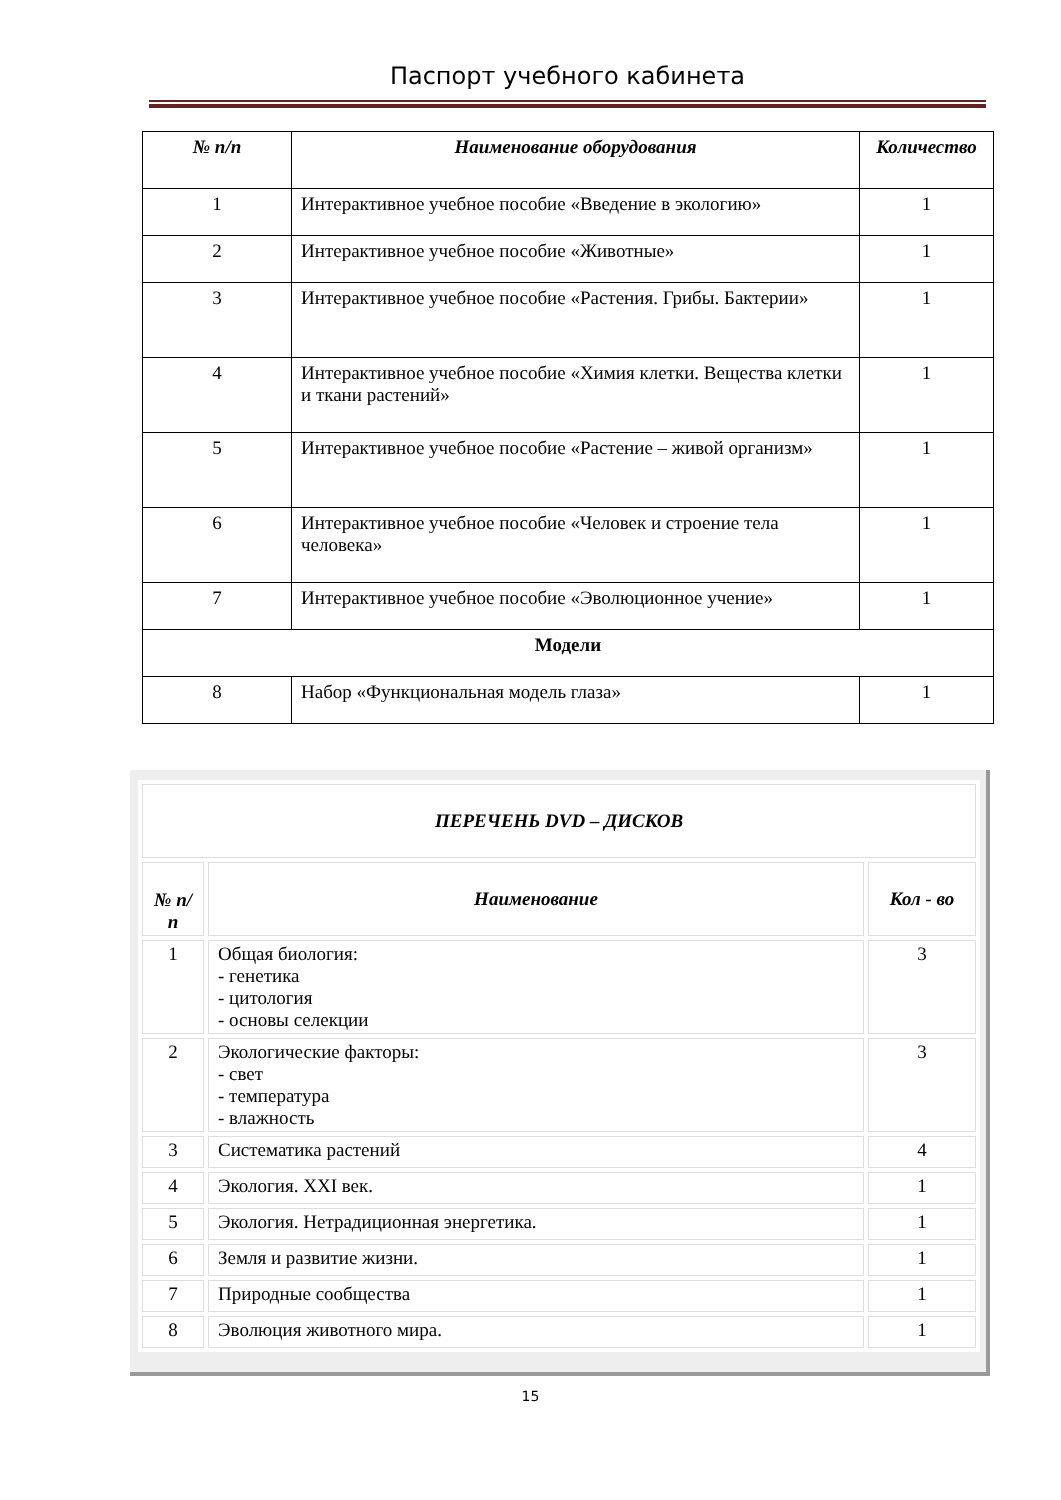Паспорт учебного кабинета
| № п/п | Наименование оборудования | Количество |
| --- | --- | --- |
| 1 | Интерактивное учебное пособие «Введение в экологию» | 1 |
| 2 | Интерактивное учебное пособие «Животные» | 1 |
| 3 | Интерактивное учебное пособие «Растения. Грибы. Бактерии» | 1 |
| 4 | Интерактивное учебное пособие «Химия клетки. Вещества клетки и ткани растений» | 1 |
| 5 | Интерактивное учебное пособие «Растение – живой организм» | 1 |
| 6 | Интерактивное учебное пособие «Человек и строение тела человека» | 1 |
| 7 | Интерактивное учебное пособие «Эволюционное учение» | 1 |
| Модели | | |
| 8 | Набор «Функциональная модель глаза» | 1 |
| ПЕРЕЧЕНЬ DVD – ДИСКОВ | | |
| --- | --- | --- |
| № п/п | Наименование | Кол - во |
| 1 | Общая биология: - генетика - цитология - основы селекции | 3 |
| 2 | Экологические факторы: - свет - температура - влажность | 3 |
| 3 | Систематика растений | 4 |
| 4 | Экология. XXI век. | 1 |
| 5 | Экология. Нетрадиционная энергетика. | 1 |
| 6 | Земля и развитие жизни. | 1 |
| 7 | Природные сообщества | 1 |
| 8 | Эволюция животного мира. | 1 |
15